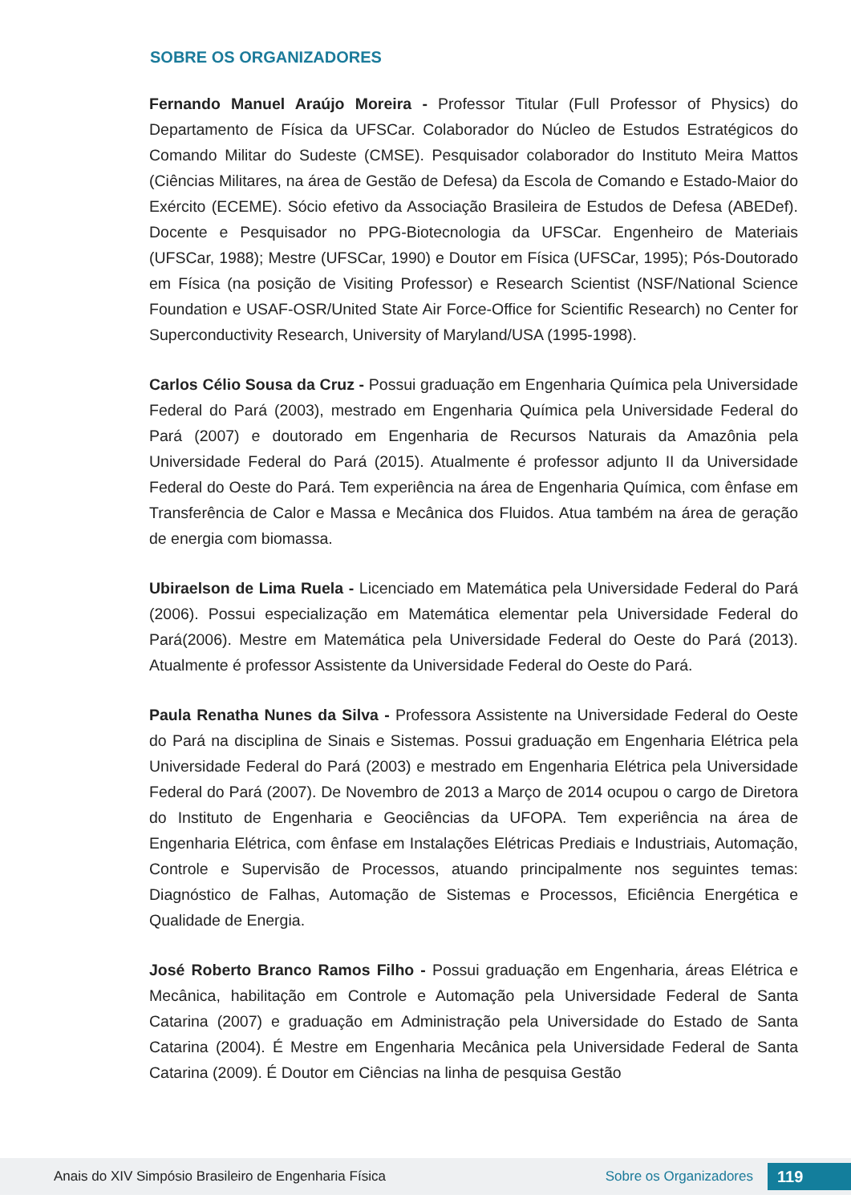SOBRE OS ORGANIZADORES
Fernando Manuel Araújo Moreira - Professor Titular (Full Professor of Physics) do Departamento de Física da UFSCar. Colaborador do Núcleo de Estudos Estratégicos do Comando Militar do Sudeste (CMSE). Pesquisador colaborador do Instituto Meira Mattos (Ciências Militares, na área de Gestão de Defesa) da Escola de Comando e Estado-Maior do Exército (ECEME). Sócio efetivo da Associação Brasileira de Estudos de Defesa (ABEDef). Docente e Pesquisador no PPG-Biotecnologia da UFSCar. Engenheiro de Materiais (UFSCar, 1988); Mestre (UFSCar, 1990) e Doutor em Física (UFSCar, 1995); Pós-Doutorado em Física (na posição de Visiting Professor) e Research Scientist (NSF/National Science Foundation e USAF-OSR/United State Air Force-Office for Scientific Research) no Center for Superconductivity Research, University of Maryland/USA (1995-1998).
Carlos Célio Sousa da Cruz - Possui graduação em Engenharia Química pela Universidade Federal do Pará (2003), mestrado em Engenharia Química pela Universidade Federal do Pará (2007) e doutorado em Engenharia de Recursos Naturais da Amazônia pela Universidade Federal do Pará (2015). Atualmente é professor adjunto II da Universidade Federal do Oeste do Pará. Tem experiência na área de Engenharia Química, com ênfase em Transferência de Calor e Massa e Mecânica dos Fluidos. Atua também na área de geração de energia com biomassa.
Ubiraelson de Lima Ruela - Licenciado em Matemática pela Universidade Federal do Pará (2006). Possui especialização em Matemática elementar pela Universidade Federal do Pará(2006). Mestre em Matemática pela Universidade Federal do Oeste do Pará (2013). Atualmente é professor Assistente da Universidade Federal do Oeste do Pará.
Paula Renatha Nunes da Silva - Professora Assistente na Universidade Federal do Oeste do Pará na disciplina de Sinais e Sistemas. Possui graduação em Engenharia Elétrica pela Universidade Federal do Pará (2003) e mestrado em Engenharia Elétrica pela Universidade Federal do Pará (2007). De Novembro de 2013 a Março de 2014 ocupou o cargo de Diretora do Instituto de Engenharia e Geociências da UFOPA. Tem experiência na área de Engenharia Elétrica, com ênfase em Instalações Elétricas Prediais e Industriais, Automação, Controle e Supervisão de Processos, atuando principalmente nos seguintes temas: Diagnóstico de Falhas, Automação de Sistemas e Processos, Eficiência Energética e Qualidade de Energia.
José Roberto Branco Ramos Filho - Possui graduação em Engenharia, áreas Elétrica e Mecânica, habilitação em Controle e Automação pela Universidade Federal de Santa Catarina (2007) e graduação em Administração pela Universidade do Estado de Santa Catarina (2004). É Mestre em Engenharia Mecânica pela Universidade Federal de Santa Catarina (2009). É Doutor em Ciências na linha de pesquisa Gestão
Anais do XIV Simpósio Brasileiro de Engenharia Física Sobre os Organizadores 119